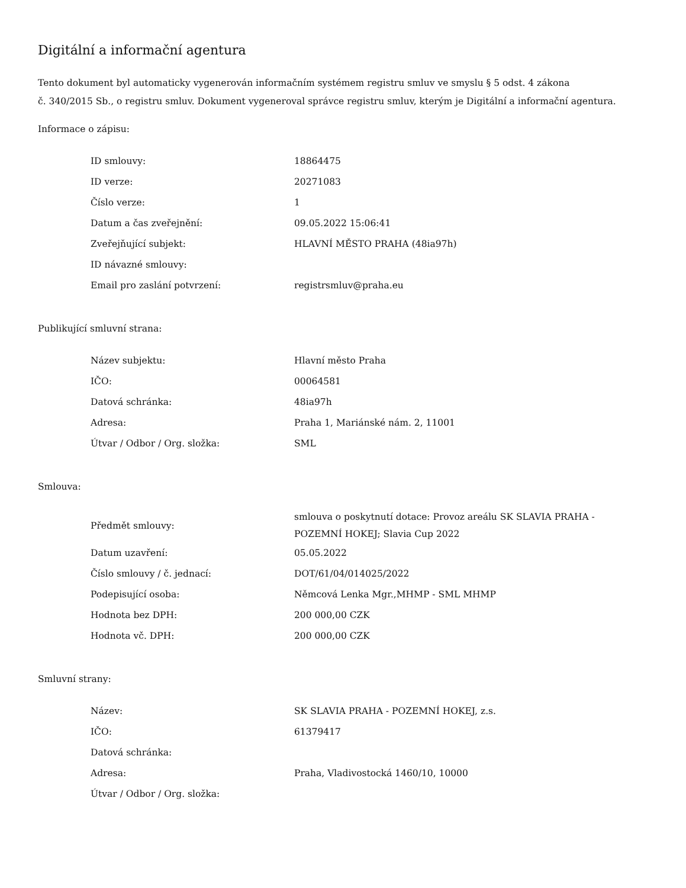Digitální a informační agentura
Tento dokument byl automaticky vygenerován informačním systémem registru smluv ve smyslu § 5 odst. 4 zákona
č. 340/2015 Sb., o registru smluv. Dokument vygeneroval správce registru smluv, kterým je Digitální a informační agentura.
Informace o zápisu:
| ID smlouvy: | 18864475 |
| ID verze: | 20271083 |
| Číslo verze: | 1 |
| Datum a čas zveřejnění: | 09.05.2022 15:06:41 |
| Zveřejňující subjekt: | HLAVNÍ MĚSTO PRAHA (48ia97h) |
| ID návazné smlouvy: | |
| Email pro zaslání potvrzení: | registrsmluv@praha.eu |
Publikující smluvní strana:
| Název subjektu: | Hlavní město Praha |
| IČO: | 00064581 |
| Datová schránka: | 48ia97h |
| Adresa: | Praha 1, Mariánské nám. 2, 11001 |
| Útvar / Odbor / Org. složka: | SML |
Smlouva:
| Předmět smlouvy: | smlouva o poskytnutí dotace: Provoz areálu SK SLAVIA PRAHA - POZEMNÍ HOKEJ; Slavia Cup 2022 |
| Datum uzavření: | 05.05.2022 |
| Číslo smlouvy / č. jednací: | DOT/61/04/014025/2022 |
| Podepisující osoba: | Němcová Lenka Mgr.,MHMP - SML MHMP |
| Hodnota bez DPH: | 200 000,00 CZK |
| Hodnota vč. DPH: | 200 000,00 CZK |
Smluvní strany:
| Název: | SK SLAVIA PRAHA - POZEMNÍ HOKEJ, z.s. |
| IČO: | 61379417 |
| Datová schránka: | |
| Adresa: | Praha, Vladivostocká 1460/10, 10000 |
| Útvar / Odbor / Org. složka: | |